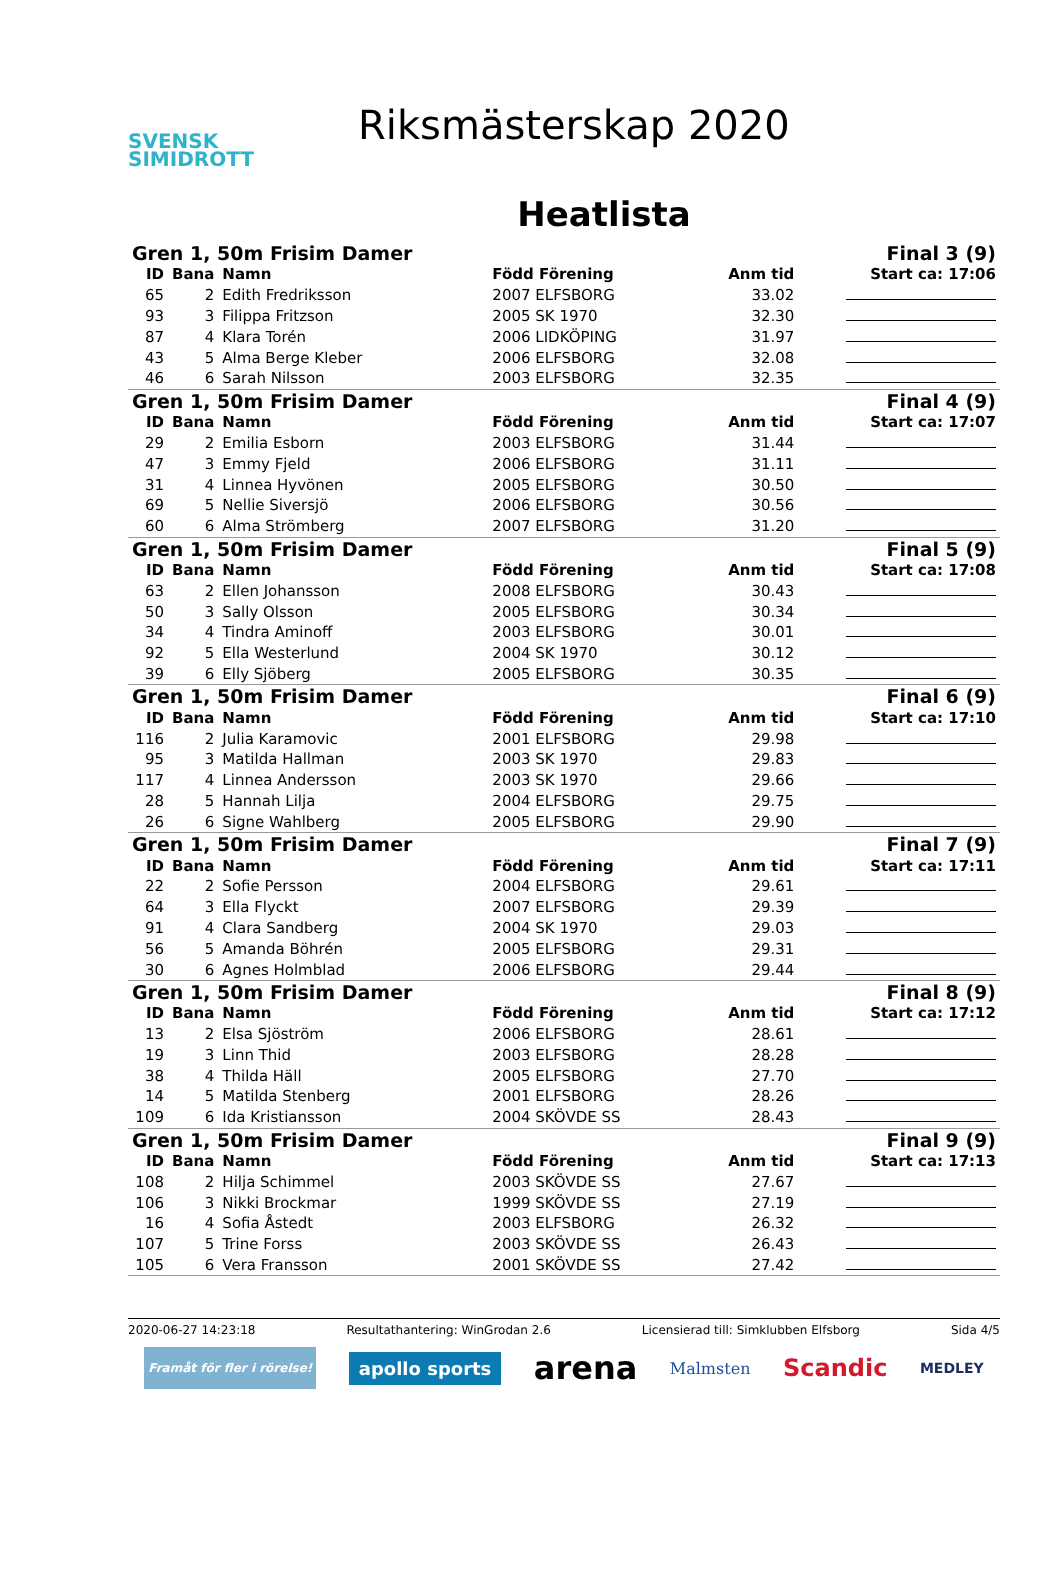SVENSK
SIMIDROTT
Riksmästerskap 2020
Heatlista
| Gren 1, 50m Frisim Damer | | | | Final 3 (9) | |
| ID | Bana | Namn | Född Förening | Anm tid | Start ca: 17:06 |
| 65 | 2 | Edith Fredriksson | 2007 ELFSBORG | 33.02 | |
| 93 | 3 | Filippa Fritzson | 2005 SK 1970 | 32.30 | |
| 87 | 4 | Klara Torén | 2006 LIDKÖPING | 31.97 | |
| 43 | 5 | Alma Berge Kleber | 2006 ELFSBORG | 32.08 | |
| 46 | 6 | Sarah Nilsson | 2003 ELFSBORG | 32.35 | |
| Gren 1, 50m Frisim Damer | | | | Final 4 (9) | |
| ID | Bana | Namn | Född Förening | Anm tid | Start ca: 17:07 |
| 29 | 2 | Emilia Esborn | 2003 ELFSBORG | 31.44 | |
| 47 | 3 | Emmy Fjeld | 2006 ELFSBORG | 31.11 | |
| 31 | 4 | Linnea Hyvönen | 2005 ELFSBORG | 30.50 | |
| 69 | 5 | Nellie Siversjö | 2006 ELFSBORG | 30.56 | |
| 60 | 6 | Alma Strömberg | 2007 ELFSBORG | 31.20 | |
| Gren 1, 50m Frisim Damer | | | | Final 5 (9) | |
| ID | Bana | Namn | Född Förening | Anm tid | Start ca: 17:08 |
| 63 | 2 | Ellen Johansson | 2008 ELFSBORG | 30.43 | |
| 50 | 3 | Sally Olsson | 2005 ELFSBORG | 30.34 | |
| 34 | 4 | Tindra Aminoff | 2003 ELFSBORG | 30.01 | |
| 92 | 5 | Ella Westerlund | 2004 SK 1970 | 30.12 | |
| 39 | 6 | Elly Sjöberg | 2005 ELFSBORG | 30.35 | |
| Gren 1, 50m Frisim Damer | | | | Final 6 (9) | |
| ID | Bana | Namn | Född Förening | Anm tid | Start ca: 17:10 |
| 116 | 2 | Julia Karamovic | 2001 ELFSBORG | 29.98 | |
| 95 | 3 | Matilda Hallman | 2003 SK 1970 | 29.83 | |
| 117 | 4 | Linnea Andersson | 2003 SK 1970 | 29.66 | |
| 28 | 5 | Hannah Lilja | 2004 ELFSBORG | 29.75 | |
| 26 | 6 | Signe Wahlberg | 2005 ELFSBORG | 29.90 | |
| Gren 1, 50m Frisim Damer | | | | Final 7 (9) | |
| ID | Bana | Namn | Född Förening | Anm tid | Start ca: 17:11 |
| 22 | 2 | Sofie Persson | 2004 ELFSBORG | 29.61 | |
| 64 | 3 | Ella Flyckt | 2007 ELFSBORG | 29.39 | |
| 91 | 4 | Clara Sandberg | 2004 SK 1970 | 29.03 | |
| 56 | 5 | Amanda Böhrén | 2005 ELFSBORG | 29.31 | |
| 30 | 6 | Agnes Holmblad | 2006 ELFSBORG | 29.44 | |
| Gren 1, 50m Frisim Damer | | | | Final 8 (9) | |
| ID | Bana | Namn | Född Förening | Anm tid | Start ca: 17:12 |
| 13 | 2 | Elsa Sjöström | 2006 ELFSBORG | 28.61 | |
| 19 | 3 | Linn Thid | 2003 ELFSBORG | 28.28 | |
| 38 | 4 | Thilda Häll | 2005 ELFSBORG | 27.70 | |
| 14 | 5 | Matilda Stenberg | 2001 ELFSBORG | 28.26 | |
| 109 | 6 | Ida Kristiansson | 2004 SKÖVDE SS | 28.43 | |
| Gren 1, 50m Frisim Damer | | | | Final 9 (9) | |
| ID | Bana | Namn | Född Förening | Anm tid | Start ca: 17:13 |
| 108 | 2 | Hilja Schimmel | 2003 SKÖVDE SS | 27.67 | |
| 106 | 3 | Nikki Brockmar | 1999 SKÖVDE SS | 27.19 | |
| 16 | 4 | Sofia Åstedt | 2003 ELFSBORG | 26.32 | |
| 107 | 5 | Trine Forss | 2003 SKÖVDE SS | 26.43 | |
| 105 | 6 | Vera Fransson | 2001 SKÖVDE SS | 27.42 | |
2020-06-27 14:23:18 Resultathantering: WinGrodan 2.6 Licensierad till: Simklubben Elfsborg Sida 4/5
Framåt för fler i rörelse! apollo sports arena Malmsten Scandic MEDLEY